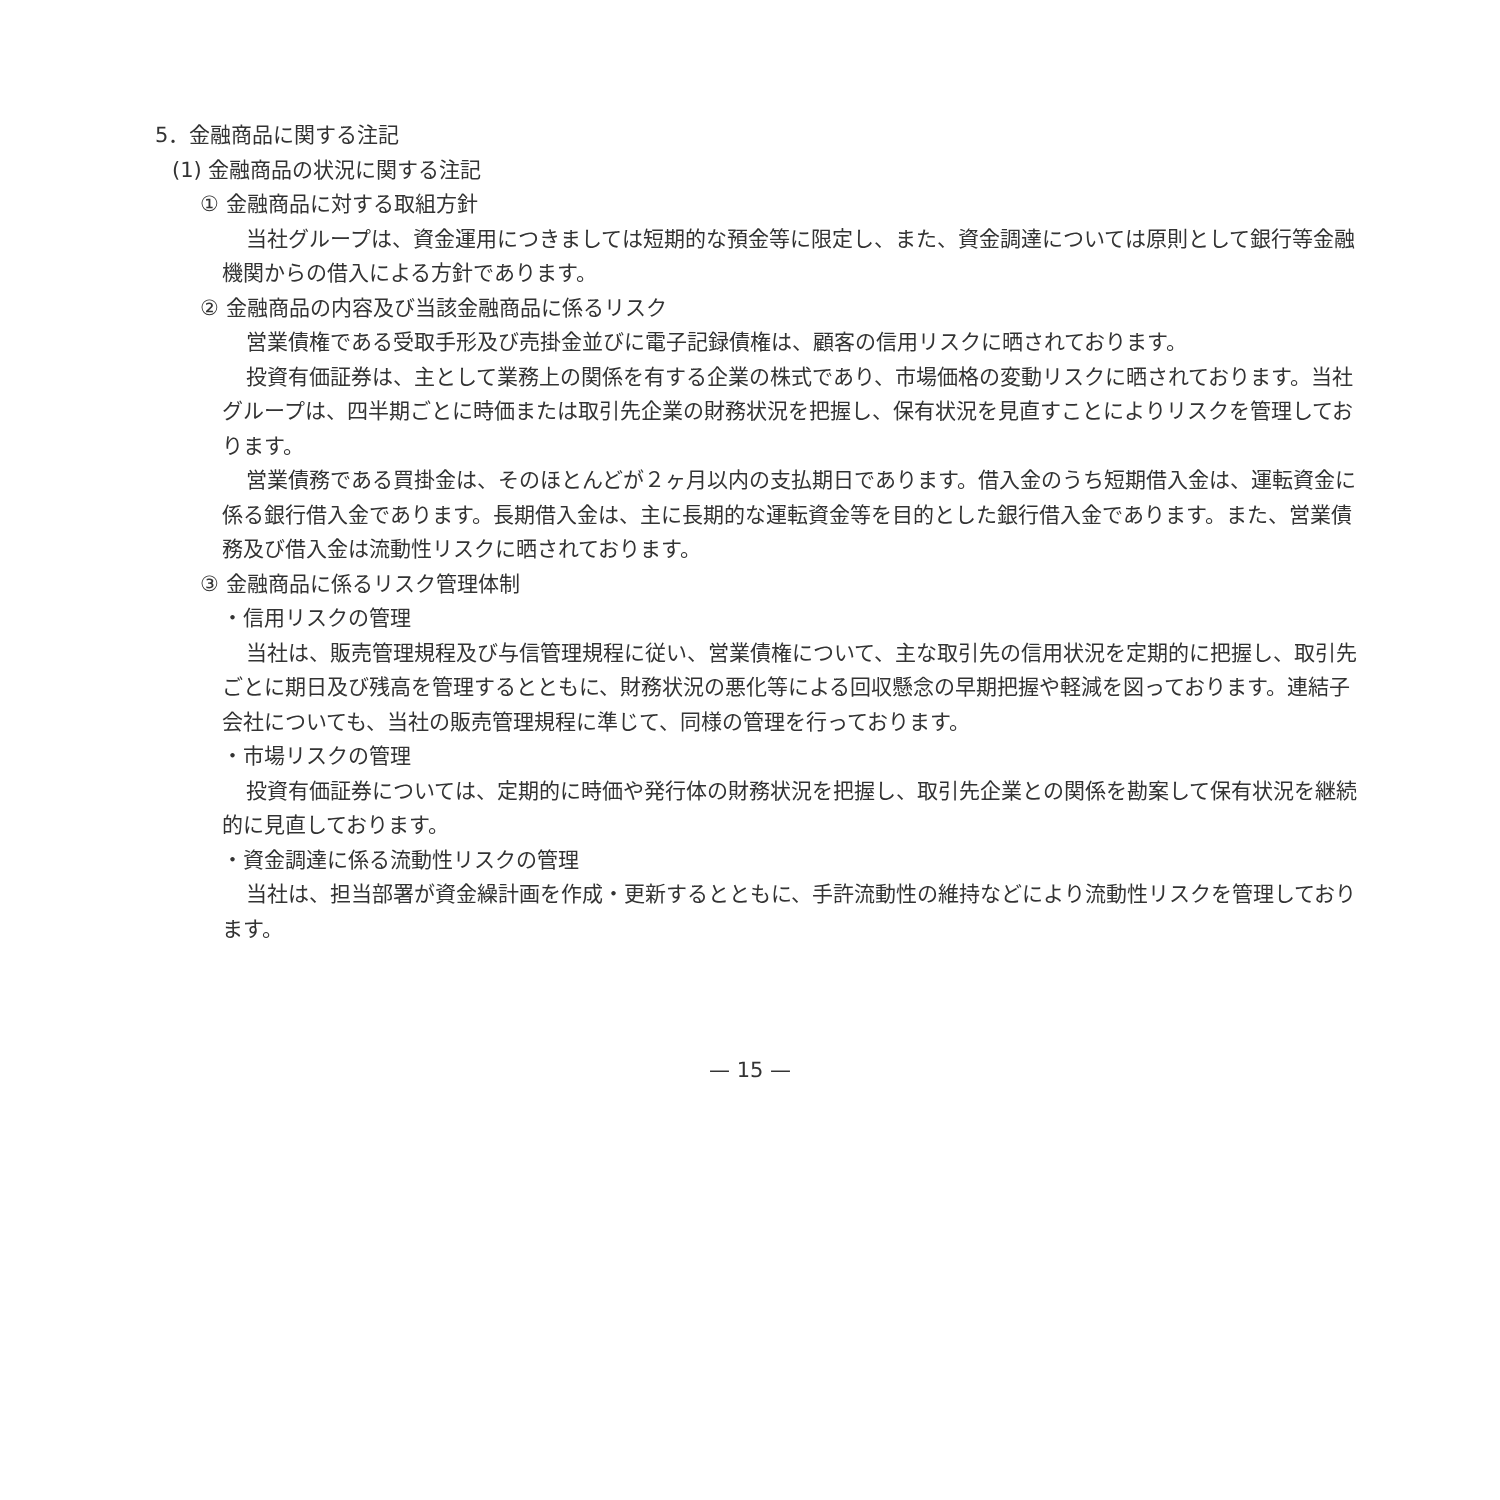5．金融商品に関する注記
(1) 金融商品の状況に関する注記
① 金融商品に対する取組方針
当社グループは、資金運用につきましては短期的な預金等に限定し、また、資金調達については原則として銀行等金融機関からの借入による方針であります。
② 金融商品の内容及び当該金融商品に係るリスク
営業債権である受取手形及び売掛金並びに電子記録債権は、顧客の信用リスクに晒されております。
投資有価証券は、主として業務上の関係を有する企業の株式であり、市場価格の変動リスクに晒されております。当社グループは、四半期ごとに時価または取引先企業の財務状況を把握し、保有状況を見直すことによりリスクを管理しております。
営業債務である買掛金は、そのほとんどが２ヶ月以内の支払期日であります。借入金のうち短期借入金は、運転資金に係る銀行借入金であります。長期借入金は、主に長期的な運転資金等を目的とした銀行借入金であります。また、営業債務及び借入金は流動性リスクに晒されております。
③ 金融商品に係るリスク管理体制
・信用リスクの管理
当社は、販売管理規程及び与信管理規程に従い、営業債権について、主な取引先の信用状況を定期的に把握し、取引先ごとに期日及び残高を管理するとともに、財務状況の悪化等による回収懸念の早期把握や軽減を図っております。連結子会社についても、当社の販売管理規程に準じて、同様の管理を行っております。
・市場リスクの管理
投資有価証券については、定期的に時価や発行体の財務状況を把握し、取引先企業との関係を勘案して保有状況を継続的に見直しております。
・資金調達に係る流動性リスクの管理
当社は、担当部署が資金繰計画を作成・更新するとともに、手許流動性の維持などにより流動性リスクを管理しております。
— 15 —